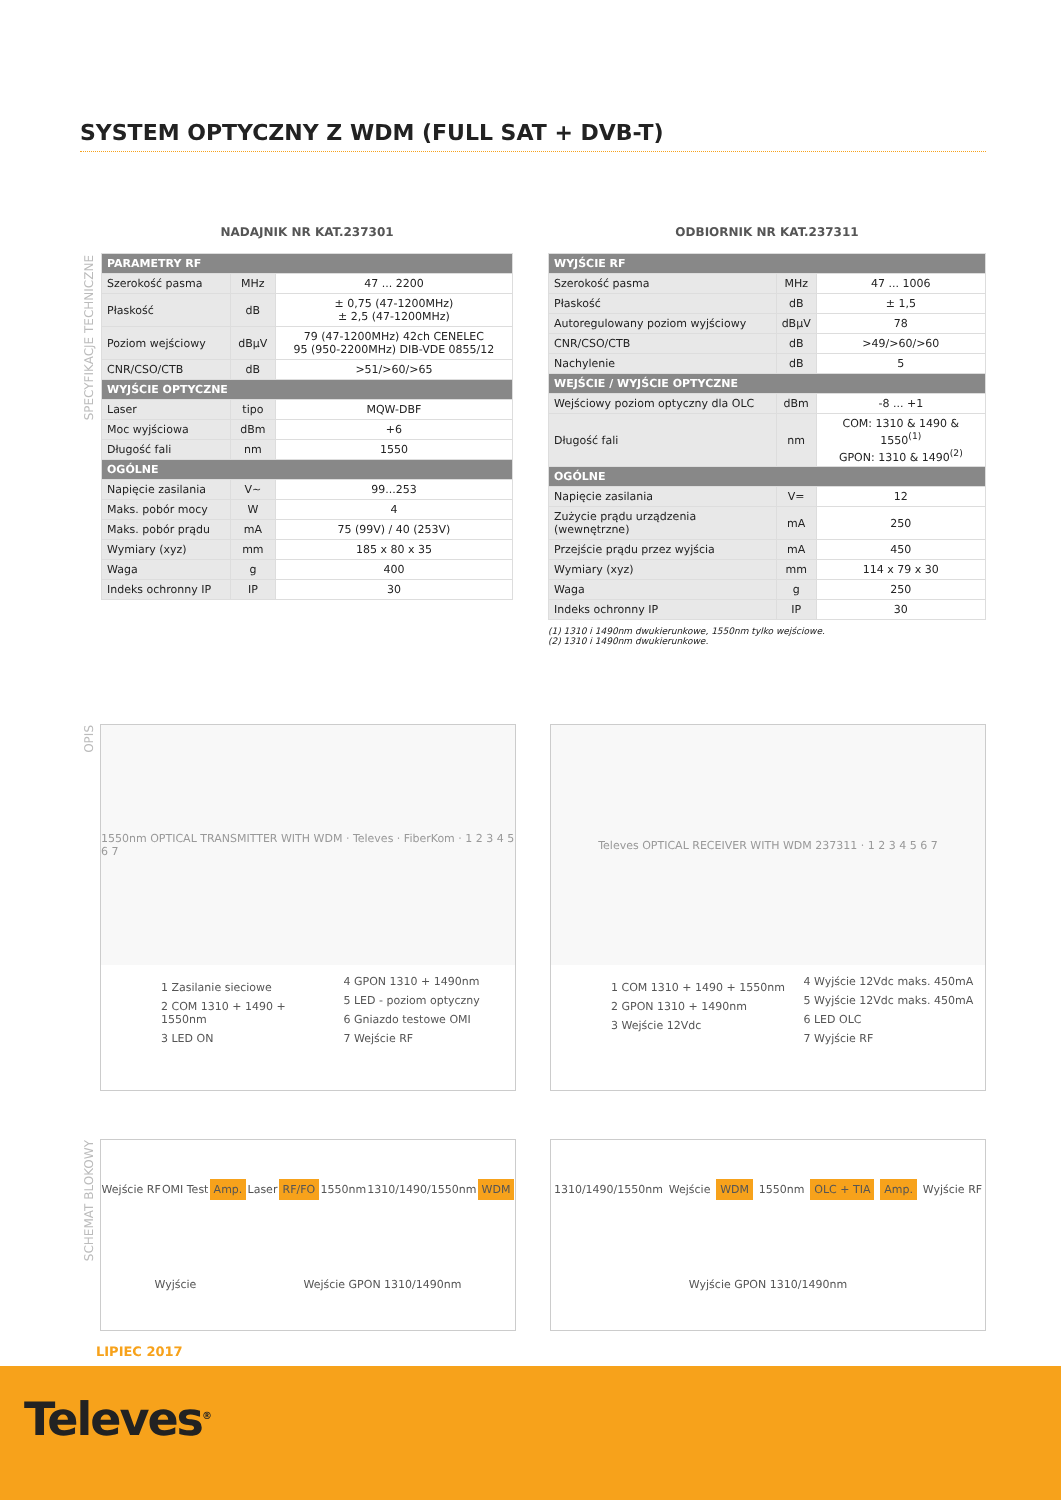SYSTEM OPTYCZNY Z WDM (FULL SAT + DVB-T)
SPECYFIKACJE TECHNICZNE
NADAJNIK NR KAT.237301
| PARAMETRY RF | | |
| --- | --- | --- |
| Szerokość pasma | MHz | 47 ... 2200 |
| Płaskość | dB | ± 0,75 (47-1200MHz) ± 2,5 (47-1200MHz) |
| Poziom wejściowy | dBµV | 79 (47-1200MHz) 42ch CENELEC 95 (950-2200MHz) DIB-VDE 0855/12 |
| CNR/CSO/CTB | dB | >51/>60/>65 |
| WYJŚCIE OPTYCZNE | | |
| Laser | tipo | MQW-DBF |
| Moc wyjściowa | dBm | +6 |
| Długość fali | nm | 1550 |
| OGÓLNE | | |
| Napięcie zasilania | V~ | 99...253 |
| Maks. pobór mocy | W | 4 |
| Maks. pobór prądu | mA | 75 (99V) / 40 (253V) |
| Wymiary (xyz) | mm | 185 x 80 x 35 |
| Waga | g | 400 |
| Indeks ochronny IP | IP | 30 |
ODBIORNIK NR KAT.237311
| WYJŚCIE RF | | |
| --- | --- | --- |
| Szerokość pasma | MHz | 47 ... 1006 |
| Płaskość | dB | ± 1,5 |
| Autoregulowany poziom wyjściowy | dBµV | 78 |
| CNR/CSO/CTB | dB | >49/>60/>60 |
| Nachylenie | dB | 5 |
| WEJŚCIE / WYJŚCIE OPTYCZNE | | |
| Wejściowy poziom optyczny dla OLC | dBm | -8 ... +1 |
| Długość fali | nm | COM: 1310 & 1490 & 1550<sup>(1)</sup> GPON: 1310 & 1490<sup>(2)</sup> |
| OGÓLNE | | |
| Napięcie zasilania | V= | 12 |
| Zużycie prądu urządzenia (wewnętrzne) | mA | 250 |
| Przejście prądu przez wyjścia | mA | 450 |
| Wymiary (xyz) | mm | 114 x 79 x 30 |
| Waga | g | 250 |
| Indeks ochronny IP | IP | 30 |
(1) 1310 i 1490nm dwukierunkowe, 1550nm tylko wejściowe.
(2) 1310 i 1490nm dwukierunkowe.
OPIS
1550nm OPTICAL TRANSMITTER WITH WDM · Televes · FiberKom · 1 2 3 4 5 6 7
1 Zasilanie sieciowe
2 COM 1310 + 1490 + 1550nm
3 LED ON
4 GPON 1310 + 1490nm
5 LED - poziom optyczny
6 Gniazdo testowe OMI
7 Wejście RF
Televes OPTICAL RECEIVER WITH WDM 237311 · 1 2 3 4 5 6 7
1 COM 1310 + 1490 + 1550nm
2 GPON 1310 + 1490nm
3 Wejście 12Vdc
4 Wyjście 12Vdc maks. 450mA
5 Wyjście 12Vdc maks. 450mA
6 LED OLC
7 Wyjście RF
SCHEMAT BLOKOWY
Wejście RF OMI Test Amp. Laser RF/FO 1550nm 1310/1490/1550nm WDM Wyjście Wejście GPON 1310/1490nm
1310/1490/1550nm Wejście WDM 1550nm OLC + TIA Amp. Wyjście RF Wyjście GPON 1310/1490nm
LIPIEC 2017
Televes<sup>®</sup>